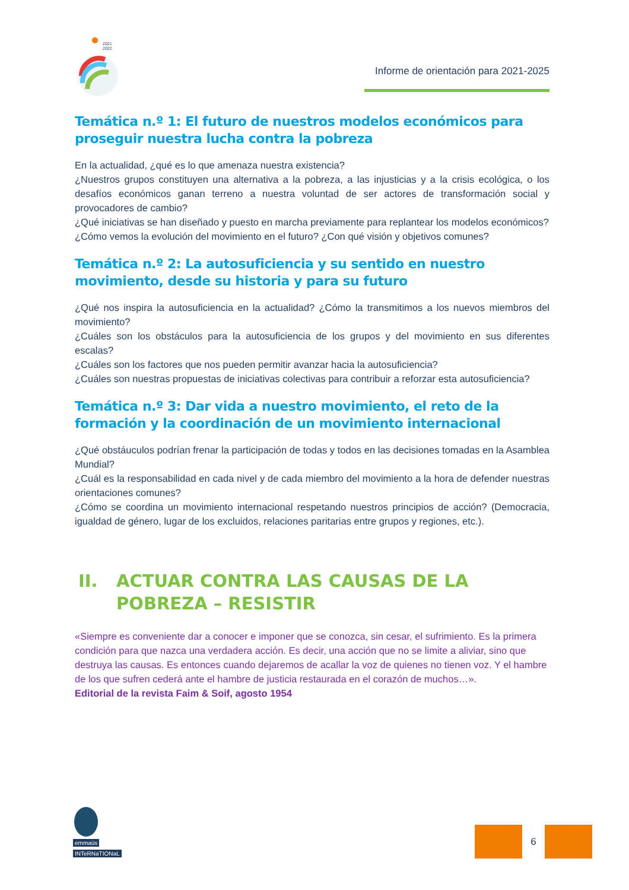2021
2022
Informe de orientación para 2021-2025
Temática n.º 1: El futuro de nuestros modelos económicos para proseguir nuestra lucha contra la pobreza
En la actualidad, ¿qué es lo que amenaza nuestra existencia?
¿Nuestros grupos constituyen una alternativa a la pobreza, a las injusticias y a la crisis ecológica, o los desafíos económicos ganan terreno a nuestra voluntad de ser actores de transformación social y provocadores de cambio?
¿Qué iniciativas se han diseñado y puesto en marcha previamente para replantear los modelos económicos?
¿Cómo vemos la evolución del movimiento en el futuro? ¿Con qué visión y objetivos comunes?
Temática n.º 2: La autosuficiencia y su sentido en nuestro movimiento, desde su historia y para su futuro
¿Qué nos inspira la autosuficiencia en la actualidad? ¿Cómo la transmitimos a los nuevos miembros del movimiento?
¿Cuáles son los obstáculos para la autosuficiencia de los grupos y del movimiento en sus diferentes escalas?
¿Cuáles son los factores que nos pueden permitir avanzar hacia la autosuficiencia?
¿Cuáles son nuestras propuestas de iniciativas colectivas para contribuir a reforzar esta autosuficiencia?
Temática n.º 3: Dar vida a nuestro movimiento, el reto de la formación y la coordinación de un movimiento internacional
¿Qué obstáuculos podrían frenar la participación de todas y todos en las decisiones tomadas en la Asamblea Mundial?
¿Cuál es la responsabilidad en cada nivel y de cada miembro del movimiento a la hora de defender nuestras orientaciones comunes?
¿Cómo se coordina un movimiento internacional respetando nuestros principios de acción? (Democracia, igualdad de género, lugar de los excluidos, relaciones paritarias entre grupos y regiones, etc.).
II. ACTUAR CONTRA LAS CAUSAS DE LA POBREZA – RESISTIR
«Siempre es conveniente dar a conocer e imponer que se conozca, sin cesar, el sufrimiento. Es la primera condición para que nazca una verdadera acción. Es decir, una acción que no se limite a aliviar, sino que destruya las causas. Es entonces cuando dejaremos de acallar la voz de quienes no tienen voz. Y el hambre de los que sufren cederá ante el hambre de justicia restaurada en el corazón de muchos…».
Editorial de la revista Faim & Soif, agosto 1954
emmaüs
INTeRNaTIONaL
6